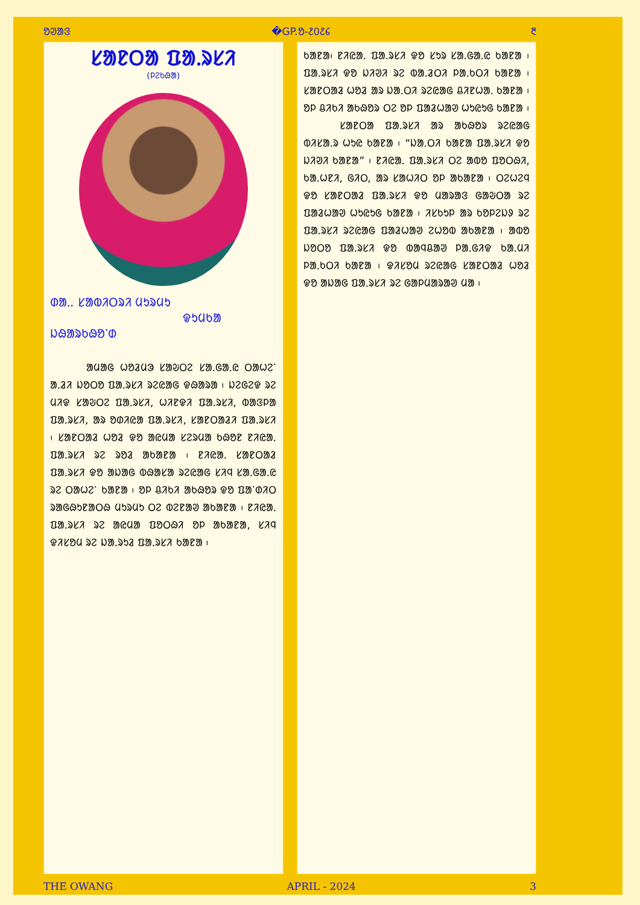ᱚᱣᱟᱝ �GP.ᱚ-᱒᱐᱒᱔ ᱓
ᱥᱟᱱᱛᱟ ᱯᱟᱹᱨᱥᱤ
(ᱞᱮᱠᱷᱟ)
ᱰᱟᱹ. ᱥᱟᱵᱤᱛᱨᱤ ᱢᱩᱨᱢᱩ
ᱫᱩᱢᱠᱟ ᱡᱷᱟᱨᱠᱷᱚᱸᱰ
ᱟᱢᱟᱜ ᱦᱚᱲᱢᱳ ᱥᱟᱶᱛᱮ ᱥᱟᱹᱜᱟᱹᱭ ᱛᱟᱦᱮᱸ ᱟᱹᱲᱤ ᱡᱚᱛᱚ ᱯᱟᱹᱨᱥᱤ ᱨᱮᱭᱟᱜ ᱫᱷᱟᱨᱟ ᱾ ᱡᱮᱜᱮᱫ ᱨᱮ ᱢᱤᱫ ᱥᱟᱶᱛᱮ ᱯᱟᱹᱨᱥᱤ, ᱦᱤᱱᱫᱤ ᱯᱟᱹᱨᱥᱤ, ᱵᱟᱝᱞᱟ ᱯᱟᱹᱨᱥᱤ, ᱟᱨ ᱚᱰᱤᱭᱟ ᱯᱟᱹᱨᱥᱤ, ᱥᱟᱱᱛᱟᱲᱤ ᱯᱟᱹᱨᱥᱤ ᱾ ᱥᱟᱱᱛᱟᱲ ᱦᱚᱲ ᱫᱚ ᱟᱭᱢᱟ ᱥᱮᱨᱢᱟ ᱠᱷᱚᱱ ᱱᱤᱭᱟᱹ ᱯᱟᱹᱨᱥᱤ ᱨᱮ ᱨᱚᱲ ᱟᱠᱟᱱᱟ ᱾ ᱱᱤᱭᱟᱹ ᱥᱟᱱᱛᱟᱲ ᱯᱟᱹᱨᱥᱤ ᱫᱚ ᱟᱡᱟᱜ ᱵᱷᱟᱥᱟ ᱨᱮᱭᱟᱜ ᱥᱤᱧ ᱥᱟᱹᱜᱟᱹᱭ ᱨᱮ ᱛᱟᱦᱮᱸ ᱠᱟᱱᱟ ᱾ ᱚᱞ ᱪᱤᱠᱤ ᱟᱠᱷᱚᱨ ᱫᱚ ᱯᱟᱸᱰᱤᱛ ᱨᱟᱜᱷᱩᱱᱟᱛᱷ ᱢᱩᱨᱢᱩ ᱛᱮ ᱵᱮᱱᱟᱣ ᱟᱠᱟᱱᱟ ᱾ ᱱᱤᱭᱟᱹ ᱯᱟᱹᱨᱥᱤ ᱨᱮ ᱟᱭᱢᱟ ᱯᱚᱛᱷᱤ ᱚᱞ ᱟᱠᱟᱱᱟ, ᱥᱤᱧ ᱫᱤᱥᱚᱢ ᱨᱮ ᱡᱟᱹᱨᱩᱲ ᱯᱟᱹᱨᱥᱤ ᱠᱟᱱᱟ ᱾
ᱠᱟᱱᱟ᱾ ᱱᱤᱭᱟᱹ ᱯᱟᱹᱨᱥᱤ ᱫᱚ ᱥᱩᱨ ᱥᱟᱹᱜᱟᱹᱭ ᱠᱟᱱᱟ ᱾ ᱯᱟᱹᱨᱥᱤ ᱫᱚ ᱡᱤᱣᱤ ᱨᱮ ᱵᱟᱹᱲᱛᱤ ᱞᱟᱹᱠᱛᱤ ᱠᱟᱱᱟ ᱾ ᱥᱟᱱᱛᱟᱲ ᱦᱚᱲ ᱟᱨ ᱡᱟᱹᱛᱤ ᱨᱮᱭᱟᱜ ᱪᱤᱱᱦᱟᱹ ᱠᱟᱱᱟ ᱾ ᱚᱞ ᱪᱤᱠᱤ ᱟᱠᱷᱚᱨ ᱛᱮ ᱚᱞ ᱯᱟᱲᱦᱟᱣ ᱦᱩᱭᱩᱜ ᱠᱟᱱᱟ ᱾
ᱥᱟᱱᱛᱟ ᱯᱟᱹᱨᱥᱤ ᱟᱨ ᱟᱠᱷᱚᱨ ᱨᱮᱭᱟᱜ ᱵᱤᱥᱟᱹᱨ ᱦᱩᱭ ᱠᱟᱱᱟ ᱾ “ᱡᱟᱹᱛᱤ ᱠᱟᱱᱟ ᱯᱟᱹᱨᱥᱤ ᱫᱚ ᱡᱤᱣᱤ ᱠᱟᱱᱟ” ᱾ ᱱᱤᱭᱟᱹ ᱯᱟᱹᱨᱥᱤ ᱛᱮ ᱟᱵᱚ ᱯᱚᱛᱷᱤ, ᱠᱟᱹᱦᱱᱤ, ᱜᱤᱛ, ᱟᱨ ᱥᱟᱦᱤᱛ ᱚᱞ ᱟᱠᱟᱱᱟ ᱾ ᱛᱮᱦᱮᱧ ᱫᱚ ᱥᱟᱱᱛᱟᱲ ᱯᱟᱹᱨᱥᱤ ᱫᱚ ᱢᱟᱨᱟᱝ ᱜᱟᱶᱛᱟ ᱨᱮ ᱯᱟᱲᱦᱟᱣ ᱦᱩᱭᱩᱜ ᱠᱟᱱᱟ ᱾ ᱤᱥᱠᱩᱞ ᱟᱨ ᱠᱚᱞᱮᱡᱽ ᱨᱮ ᱯᱟᱹᱨᱥᱤ ᱨᱮᱭᱟᱜ ᱯᱟᱲᱦᱟᱣ ᱮᱦᱚᱵ ᱟᱠᱟᱱᱟ ᱾ ᱟᱵᱚ ᱡᱚᱛᱚ ᱯᱟᱹᱨᱥᱤ ᱫᱚ ᱵᱟᱧᱪᱟᱣ ᱞᱟᱹᱜᱤᱫ ᱠᱟᱹᱢᱤ ᱞᱟᱹᱠᱛᱤ ᱠᱟᱱᱟ ᱾ ᱫᱤᱥᱚᱢ ᱨᱮᱭᱟᱜ ᱥᱟᱱᱛᱟᱲ ᱦᱚᱲ ᱫᱚ ᱟᱡᱟᱜ ᱯᱟᱹᱨᱥᱤ ᱨᱮ ᱜᱟᱞᱢᱟᱨᱟᱣ ᱢᱟ ᱾
THE OWANG APRIL - 2024 3